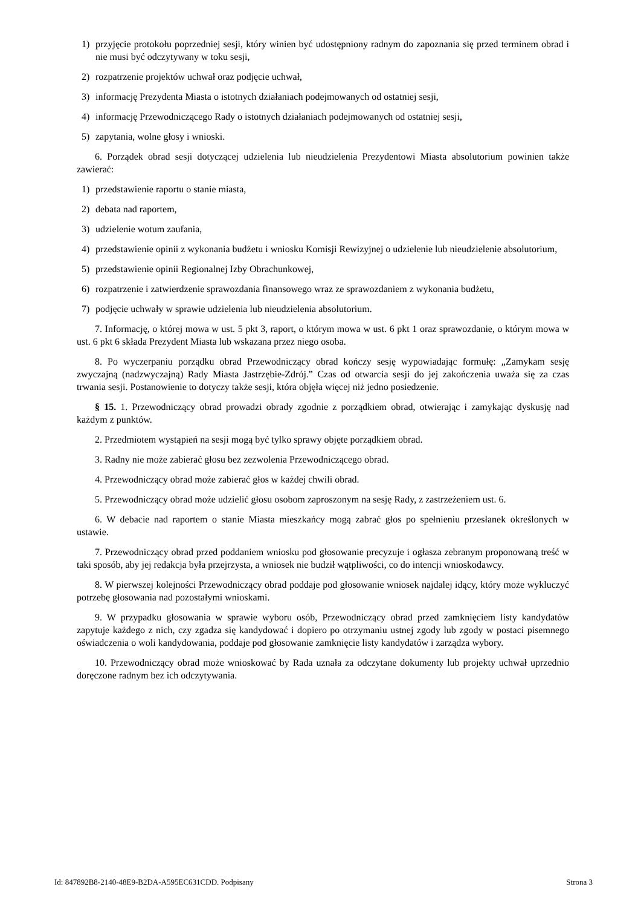1) przyjęcie protokołu poprzedniej sesji, który winien być udostępniony radnym do zapoznania się przed terminem obrad i nie musi być odczytywany w toku sesji,
2) rozpatrzenie projektów uchwał oraz podjęcie uchwał,
3) informację Prezydenta Miasta o istotnych działaniach podejmowanych od ostatniej sesji,
4) informację Przewodniczącego Rady o istotnych działaniach podejmowanych od ostatniej sesji,
5) zapytania, wolne głosy i wnioski.
6. Porządek obrad sesji dotyczącej udzielenia lub nieudzielenia Prezydentowi Miasta absolutorium powinien także zawierać:
1) przedstawienie raportu o stanie miasta,
2) debata nad raportem,
3) udzielenie wotum zaufania,
4) przedstawienie opinii z wykonania budżetu i wniosku Komisji Rewizyjnej o udzielenie lub nieudzielenie absolutorium,
5) przedstawienie opinii Regionalnej Izby Obrachunkowej,
6) rozpatrzenie i zatwierdzenie sprawozdania finansowego wraz ze sprawozdaniem z wykonania budżetu,
7) podjęcie uchwały w sprawie udzielenia lub nieudzielenia absolutorium.
7. Informację, o której mowa w ust. 5 pkt 3, raport, o którym mowa w ust. 6 pkt 1 oraz sprawozdanie, o którym mowa w ust. 6 pkt 6 składa Prezydent Miasta lub wskazana przez niego osoba.
8. Po wyczerpaniu porządku obrad Przewodniczący obrad kończy sesję wypowiadając formułę: „Zamykam sesję zwyczajną (nadzwyczajną) Rady Miasta Jastrzębie-Zdrój.” Czas od otwarcia sesji do jej zakończenia uważa się za czas trwania sesji. Postanowienie to dotyczy także sesji, która objęła więcej niż jedno posiedzenie.
§ 15. 1. Przewodniczący obrad prowadzi obrady zgodnie z porządkiem obrad, otwierając i zamykając dyskusję nad każdym z punktów.
2. Przedmiotem wystąpień na sesji mogą być tylko sprawy objęte porządkiem obrad.
3. Radny nie może zabierać głosu bez zezwolenia Przewodniczącego obrad.
4. Przewodniczący obrad może zabierać głos w każdej chwili obrad.
5. Przewodniczący obrad może udzielić głosu osobom zaproszonym na sesję Rady, z zastrzeżeniem ust. 6.
6. W debacie nad raportem o stanie Miasta mieszkańcy mogą zabrać głos po spełnieniu przesłanek określonych w ustawie.
7. Przewodniczący obrad przed poddaniem wniosku pod głosowanie precyzuje i ogłasza zebranym proponowaną treść w taki sposób, aby jej redakcja była przejrzysta, a wniosek nie budził wątpliwości, co do intencji wnioskodawcy.
8. W pierwszej kolejności Przewodniczący obrad poddaje pod głosowanie wniosek najdalej idący, który może wykluczyć potrzebę głosowania nad pozostałymi wnioskami.
9. W przypadku głosowania w sprawie wyboru osób, Przewodniczący obrad przed zamknięciem listy kandydatów zapytuje każdego z nich, czy zgadza się kandydować i dopiero po otrzymaniu ustnej zgody lub zgody w postaci pisemnego oświadczenia o woli kandydowania, poddaje pod głosowanie zamknięcie listy kandydatów i zarządza wybory.
10. Przewodniczący obrad może wnioskować by Rada uznała za odczytane dokumenty lub projekty uchwał uprzednio doręczone radnym bez ich odczytywania.
Id: 847892B8-2140-48E9-B2DA-A595EC631CDD. Podpisany Strona 3